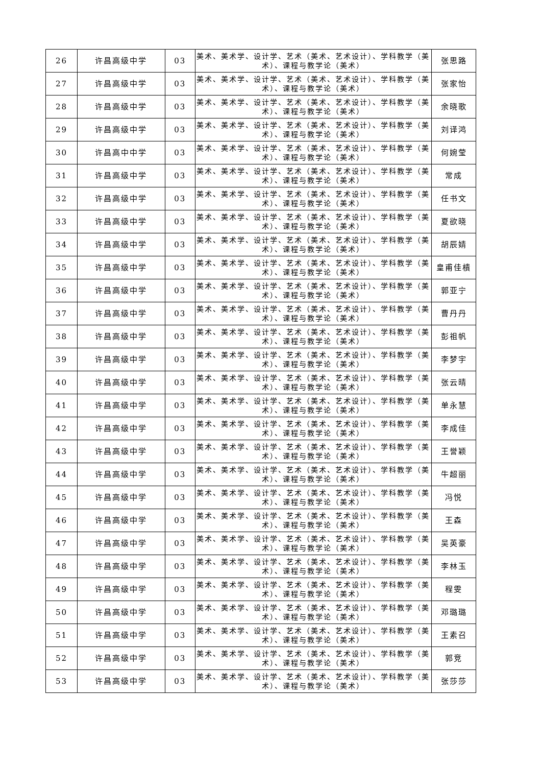| 26 | 许昌高级中学 | 03 | 美术、美术学、设计学、艺术（美术、艺术设计）、学科教学（美术）、课程与教学论（美术） | 张思路 |
| 27 | 许昌高级中学 | 03 | 美术、美术学、设计学、艺术（美术、艺术设计）、学科教学（美术）、课程与教学论（美术） | 张家怡 |
| 28 | 许昌高级中学 | 03 | 美术、美术学、设计学、艺术（美术、艺术设计）、学科教学（美术）、课程与教学论（美术） | 余晓歌 |
| 29 | 许昌高级中学 | 03 | 美术、美术学、设计学、艺术（美术、艺术设计）、学科教学（美术）、课程与教学论（美术） | 刘译鸿 |
| 30 | 许昌高中中学 | 03 | 美术、美术学、设计学、艺术（美术、艺术设计）、学科教学（美术）、课程与教学论（美术） | 何婉莹 |
| 31 | 许昌高级中学 | 03 | 美术、美术学、设计学、艺术（美术、艺术设计）、学科教学（美术）、课程与教学论（美术） | 常成 |
| 32 | 许昌高级中学 | 03 | 美术、美术学、设计学、艺术（美术、艺术设计）、学科教学（美术）、课程与教学论（美术） | 任书文 |
| 33 | 许昌高级中学 | 03 | 美术、美术学、设计学、艺术（美术、艺术设计）、学科教学（美术）、课程与教学论（美术） | 夏欲晓 |
| 34 | 许昌高级中学 | 03 | 美术、美术学、设计学、艺术（美术、艺术设计）、学科教学（美术）、课程与教学论（美术） | 胡辰婧 |
| 35 | 许昌高级中学 | 03 | 美术、美术学、设计学、艺术（美术、艺术设计）、学科教学（美术）、课程与教学论（美术） | 皇甫佳樻 |
| 36 | 许昌高级中学 | 03 | 美术、美术学、设计学、艺术（美术、艺术设计）、学科教学（美术）、课程与教学论（美术） | 郭亚宁 |
| 37 | 许昌高级中学 | 03 | 美术、美术学、设计学、艺术（美术、艺术设计）、学科教学（美术）、课程与教学论（美术） | 曹丹丹 |
| 38 | 许昌高级中学 | 03 | 美术、美术学、设计学、艺术（美术、艺术设计）、学科教学（美术）、课程与教学论（美术） | 彭祖帆 |
| 39 | 许昌高级中学 | 03 | 美术、美术学、设计学、艺术（美术、艺术设计）、学科教学（美术）、课程与教学论（美术） | 李梦宇 |
| 40 | 许昌高级中学 | 03 | 美术、美术学、设计学、艺术（美术、艺术设计）、学科教学（美术）、课程与教学论（美术） | 张云晴 |
| 41 | 许昌高级中学 | 03 | 美术、美术学、设计学、艺术（美术、艺术设计）、学科教学（美术）、课程与教学论（美术） | 单永慧 |
| 42 | 许昌高级中学 | 03 | 美术、美术学、设计学、艺术（美术、艺术设计）、学科教学（美术）、课程与教学论（美术） | 李成佳 |
| 43 | 许昌高级中学 | 03 | 美术、美术学、设计学、艺术（美术、艺术设计）、学科教学（美术）、课程与教学论（美术） | 王誉颖 |
| 44 | 许昌高级中学 | 03 | 美术、美术学、设计学、艺术（美术、艺术设计）、学科教学（美术）、课程与教学论（美术） | 牛超丽 |
| 45 | 许昌高级中学 | 03 | 美术、美术学、设计学、艺术（美术、艺术设计）、学科教学（美术）、课程与教学论（美术） | 冯悦 |
| 46 | 许昌高级中学 | 03 | 美术、美术学、设计学、艺术（美术、艺术设计）、学科教学（美术）、课程与教学论（美术） | 王森 |
| 47 | 许昌高级中学 | 03 | 美术、美术学、设计学、艺术（美术、艺术设计）、学科教学（美术）、课程与教学论（美术） | 吴英豪 |
| 48 | 许昌高级中学 | 03 | 美术、美术学、设计学、艺术（美术、艺术设计）、学科教学（美术）、课程与教学论（美术） | 李林玉 |
| 49 | 许昌高级中学 | 03 | 美术、美术学、设计学、艺术（美术、艺术设计）、学科教学（美术）、课程与教学论（美术） | 程雯 |
| 50 | 许昌高级中学 | 03 | 美术、美术学、设计学、艺术（美术、艺术设计）、学科教学（美术）、课程与教学论（美术） | 邓璐璐 |
| 51 | 许昌高级中学 | 03 | 美术、美术学、设计学、艺术（美术、艺术设计）、学科教学（美术）、课程与教学论（美术） | 王素召 |
| 52 | 许昌高级中学 | 03 | 美术、美术学、设计学、艺术（美术、艺术设计）、学科教学（美术）、课程与教学论（美术） | 郭竞 |
| 53 | 许昌高级中学 | 03 | 美术、美术学、设计学、艺术（美术、艺术设计）、学科教学（美术）、课程与教学论（美术） | 张莎莎 |